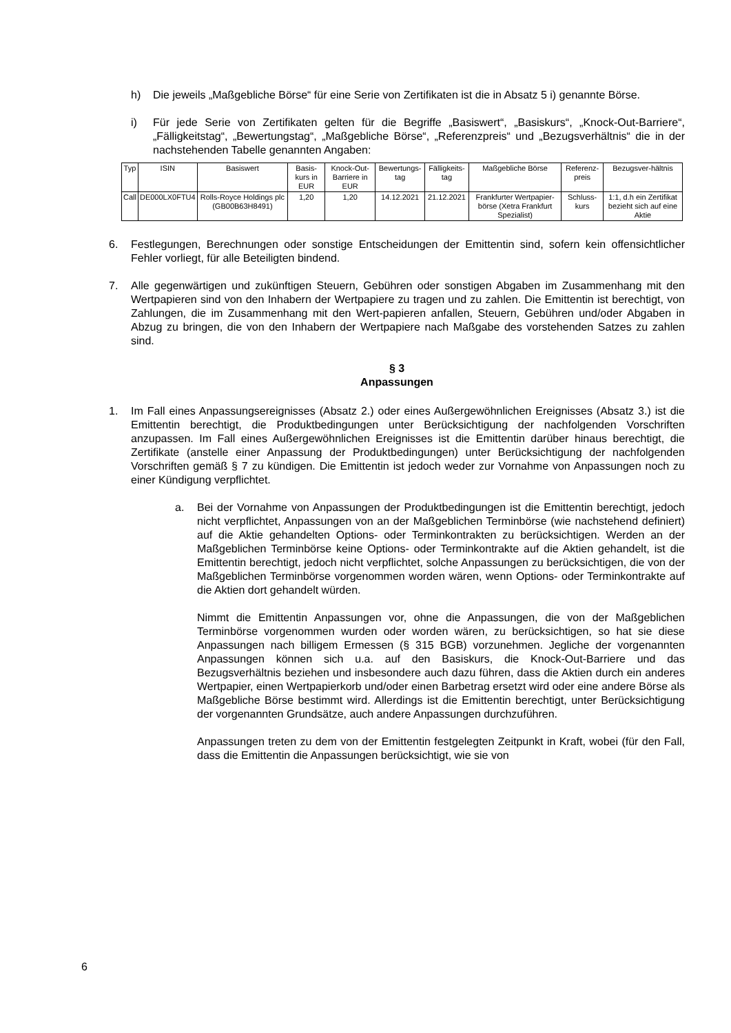h) Die jeweils „Maßgebliche Börse“ für eine Serie von Zertifikaten ist die in Absatz 5 i) genannte Börse.
i) Für jede Serie von Zertifikaten gelten für die Begriffe „Basiswert“, „Basiskurs“, „Knock-Out-Barriere“, „Fälligkeitstag“, „Bewertungstag“, „Maßgebliche Börse“, „Referenzpreis“ und „Bezugsverhältnis“ die in der nachstehenden Tabelle genannten Angaben:
| Typ | ISIN | Basiswert | Basis-kurs in EUR | Knock-Out-Barriere in EUR | Bewertungs-tag | Fälligkeits-tag | Maßgebliche Börse | Referenz-preis | Bezugsver-hältnis |
| --- | --- | --- | --- | --- | --- | --- | --- | --- | --- |
| Call | DE000LX0FTU4 | Rolls-Royce Holdings plc (GB00B63H8491) | 1,20 | 1,20 | 14.12.2021 | 21.12.2021 | Frankfurter Wertpapier-börse (Xetra Frankfurt Spezialist) | Schluss-kurs | 1:1, d.h ein Zertifikat bezieht sich auf eine Aktie |
6. Festlegungen, Berechnungen oder sonstige Entscheidungen der Emittentin sind, sofern kein offensichtlicher Fehler vorliegt, für alle Beteiligten bindend.
7. Alle gegenwärtigen und zukünftigen Steuern, Gebühren oder sonstigen Abgaben im Zusammenhang mit den Wertpapieren sind von den Inhabern der Wertpapiere zu tragen und zu zahlen. Die Emittentin ist berechtigt, von Zahlungen, die im Zusammenhang mit den Wert-papieren anfallen, Steuern, Gebühren und/oder Abgaben in Abzug zu bringen, die von den Inhabern der Wertpapiere nach Maßgabe des vorstehenden Satzes zu zahlen sind.
§ 3
Anpassungen
1. Im Fall eines Anpassungsereignisses (Absatz 2.) oder eines Außergewöhnlichen Ereignisses (Absatz 3.) ist die Emittentin berechtigt, die Produktbedingungen unter Berücksichtigung der nachfolgenden Vorschriften anzupassen. Im Fall eines Außergewöhnlichen Ereignisses ist die Emittentin darüber hinaus berechtigt, die Zertifikate (anstelle einer Anpassung der Produktbedingungen) unter Berücksichtigung der nachfolgenden Vorschriften gemäß § 7 zu kündigen. Die Emittentin ist jedoch weder zur Vornahme von Anpassungen noch zu einer Kündigung verpflichtet.
a. Bei der Vornahme von Anpassungen der Produktbedingungen ist die Emittentin berechtigt, jedoch nicht verpflichtet, Anpassungen von an der Maßgeblichen Terminbörse (wie nachstehend definiert) auf die Aktie gehandelten Options- oder Terminkontrakten zu berücksichtigen. Werden an der Maßgeblichen Terminbörse keine Options- oder Terminkontrakte auf die Aktien gehandelt, ist die Emittentin berechtigt, jedoch nicht verpflichtet, solche Anpassungen zu berücksichtigen, die von der Maßgeblichen Terminbörse vorgenommen worden wären, wenn Options- oder Terminkontrakte auf die Aktien dort gehandelt würden.
Nimmt die Emittentin Anpassungen vor, ohne die Anpassungen, die von der Maßgeblichen Terminbörse vorgenommen wurden oder worden wären, zu berücksichtigen, so hat sie diese Anpassungen nach billigem Ermessen (§ 315 BGB) vorzunehmen. Jegliche der vorgenannten Anpassungen können sich u.a. auf den Basiskurs, die Knock-Out-Barriere und das Bezugsverhältnis beziehen und insbesondere auch dazu führen, dass die Aktien durch ein anderes Wertpapier, einen Wertpapierkorb und/oder einen Barbetrag ersetzt wird oder eine andere Börse als Maßgebliche Börse bestimmt wird. Allerdings ist die Emittentin berechtigt, unter Berücksichtigung der vorgenannten Grundsätze, auch andere Anpassungen durchzuführen.
Anpassungen treten zu dem von der Emittentin festgelegten Zeitpunkt in Kraft, wobei (für den Fall, dass die Emittentin die Anpassungen berücksichtigt, wie sie von
6